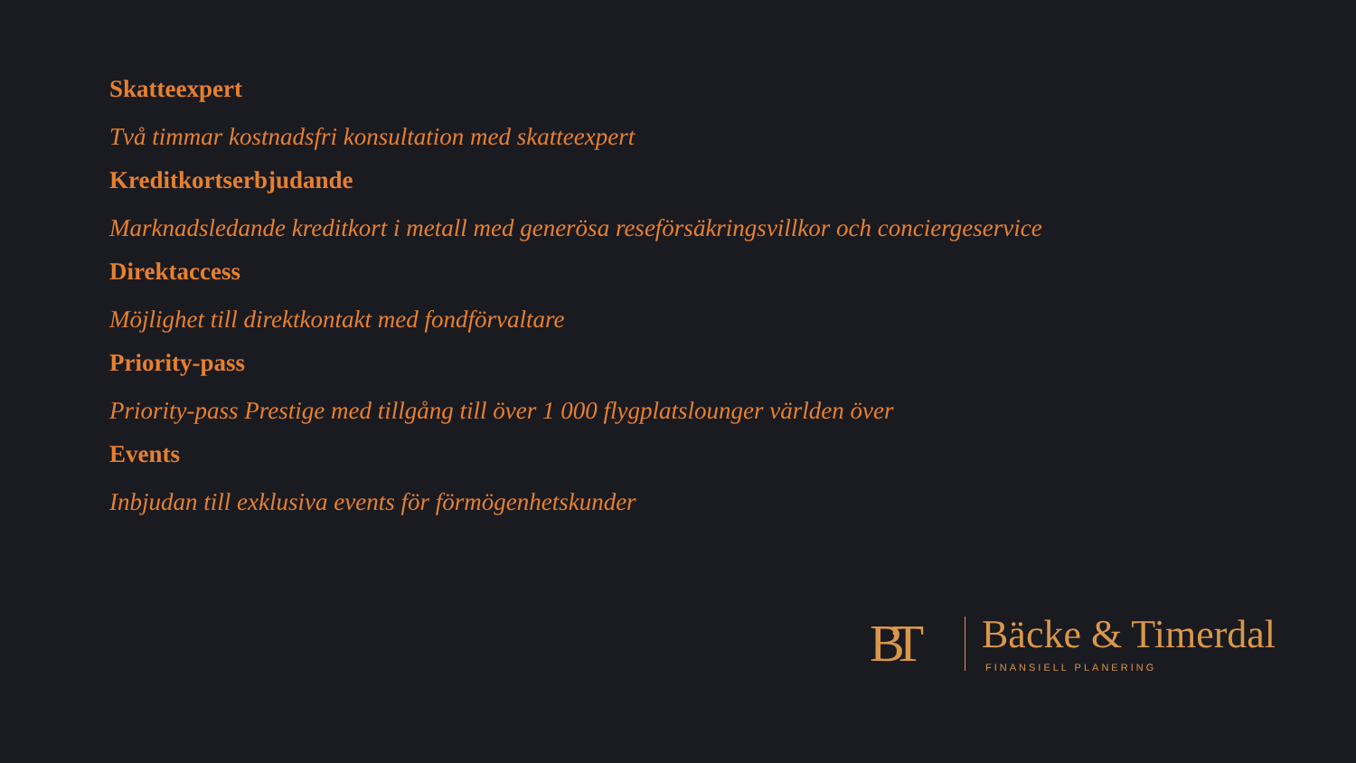Skatteexpert
Två timmar kostnadsfri konsultation med skatteexpert
Kreditkortserbjudande
Marknadsledande kreditkort i metall med generösa reseförsäkringsvillkor och conciergeservice
Direktaccess
Möjlighet till direktkontakt med fondförvaltare
Priority-pass
Priority-pass Prestige med tillgång till över 1 000 flygplatslounger världen över
Events
Inbjudan till exklusiva events för förmögenhetskunder
BT
Bäcke & Timerdal
FINANSIELL PLANERING